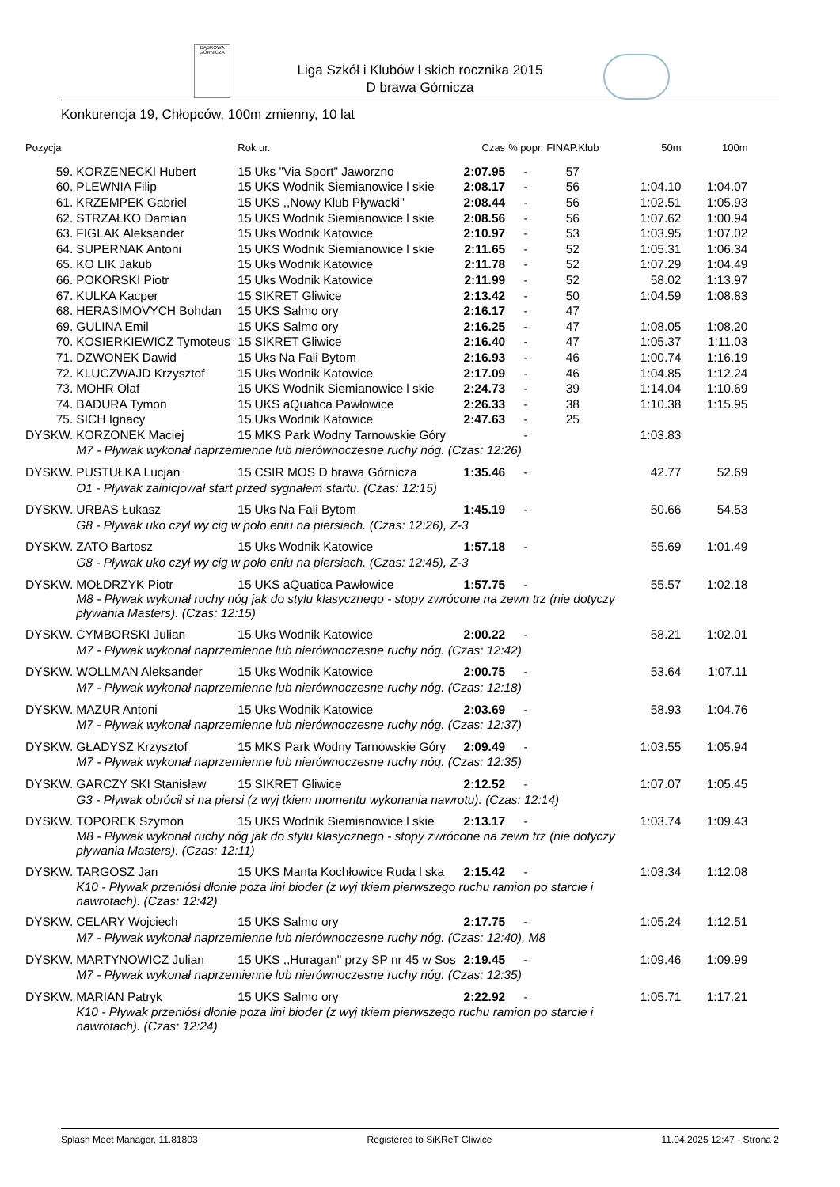DĄBROWA GÓRNICZA
Liga Szkół i Klubów l skich rocznika 2015
D brawa Górnicza
Konkurencja 19, Chłopców, 100m zmienny, 10 lat
| Pozycja | | Rok ur. | | Czas | % popr. | FINAP.Klub | 50m | 100m |
| --- | --- | --- | --- | --- | --- | --- | --- | --- |
| 59. | KORZENECKI Hubert | 15 | Uks "Via Sport" Jaworzno | 2:07.95 | - | 57 | | |
| 60. | PLEWNIA Filip | 15 | UKS Wodnik Siemianowice l skie | 2:08.17 | - | 56 | 1:04.10 | 1:04.07 |
| 61. | KRZEMPEK Gabriel | 15 | UKS ,,Nowy Klub Pływacki'' | 2:08.44 | - | 56 | 1:02.51 | 1:05.93 |
| 62. | STRZAŁKO Damian | 15 | UKS Wodnik Siemianowice l skie | 2:08.56 | - | 56 | 1:07.62 | 1:00.94 |
| 63. | FIGLAK Aleksander | 15 | Uks Wodnik Katowice | 2:10.97 | - | 53 | 1:03.95 | 1:07.02 |
| 64. | SUPERNAK Antoni | 15 | UKS Wodnik Siemianowice l skie | 2:11.65 | - | 52 | 1:05.31 | 1:06.34 |
| 65. | KO LIK Jakub | 15 | Uks Wodnik Katowice | 2:11.78 | - | 52 | 1:07.29 | 1:04.49 |
| 66. | POKORSKI Piotr | 15 | Uks Wodnik Katowice | 2:11.99 | - | 52 | 58.02 | 1:13.97 |
| 67. | KULKA Kacper | 15 | SIKRET Gliwice | 2:13.42 | - | 50 | 1:04.59 | 1:08.83 |
| 68. | HERASIMOVYCH Bohdan | 15 | UKS Salmo ory | 2:16.17 | - | 47 | | |
| 69. | GULINA Emil | 15 | UKS Salmo ory | 2:16.25 | - | 47 | 1:08.05 | 1:08.20 |
| 70. | KOSIERKIEWICZ Tymoteus | 15 | SIKRET Gliwice | 2:16.40 | - | 47 | 1:05.37 | 1:11.03 |
| 71. | DZWONEK Dawid | 15 | Uks Na Fali Bytom | 2:16.93 | - | 46 | 1:00.74 | 1:16.19 |
| 72. | KLUCZWAJD Krzysztof | 15 | Uks Wodnik Katowice | 2:17.09 | - | 46 | 1:04.85 | 1:12.24 |
| 73. | MOHR Olaf | 15 | UKS Wodnik Siemianowice l skie | 2:24.73 | - | 39 | 1:14.04 | 1:10.69 |
| 74. | BADURA Tymon | 15 | UKS aQuatica Pawłowice | 2:26.33 | - | 38 | 1:10.38 | 1:15.95 |
| 75. | SICH Ignacy | 15 | Uks Wodnik Katowice | 2:47.63 | - | 25 | | |
| DYSKW. | KORZONEK Maciej | 15 | MKS Park Wodny Tarnowskie Góry | | - | | 1:03.83 | |
| | M7 - Pływak wykonał naprzemienne lub nierównoczesne ruchy nóg. (Czas: 12:26) | | | | | | | |
| DYSKW. | PUSTUŁKA Lucjan | 15 | CSIR MOS D brawa Górnicza | 1:35.46 | - | | 42.77 | 52.69 |
| | O1 - Pływak zainicjował start przed sygnałem startu. (Czas: 12:15) | | | | | | | |
| DYSKW. | URBAS Łukasz | 15 | Uks Na Fali Bytom | 1:45.19 | - | | 50.66 | 54.53 |
| | G8 - Pływak uko czył wy cig w poło eniu na piersiach. (Czas: 12:26), Z-3 | | | | | | | |
| DYSKW. | ZATO Bartosz | 15 | Uks Wodnik Katowice | 1:57.18 | - | | 55.69 | 1:01.49 |
| | G8 - Pływak uko czył wy cig w poło eniu na piersiach. (Czas: 12:45), Z-3 | | | | | | | |
| DYSKW. | MOŁDRZYK Piotr | 15 | UKS aQuatica Pawłowice | 1:57.75 | - | | 55.57 | 1:02.18 |
| | M8 - Pływak wykonał ruchy nóg jak do stylu klasycznego - stopy zwrócone na zewn trz (nie dotyczy pływania Masters). (Czas: 12:15) | | | | | | | |
| DYSKW. | CYMBORSKI Julian | 15 | Uks Wodnik Katowice | 2:00.22 | - | | 58.21 | 1:02.01 |
| | M7 - Pływak wykonał naprzemienne lub nierównoczesne ruchy nóg. (Czas: 12:42) | | | | | | | |
| DYSKW. | WOLLMAN Aleksander | 15 | Uks Wodnik Katowice | 2:00.75 | - | | 53.64 | 1:07.11 |
| | M7 - Pływak wykonał naprzemienne lub nierównoczesne ruchy nóg. (Czas: 12:18) | | | | | | | |
| DYSKW. | MAZUR Antoni | 15 | Uks Wodnik Katowice | 2:03.69 | - | | 58.93 | 1:04.76 |
| | M7 - Pływak wykonał naprzemienne lub nierównoczesne ruchy nóg. (Czas: 12:37) | | | | | | | |
| DYSKW. | GŁADYSZ Krzysztof | 15 | MKS Park Wodny Tarnowskie Góry | 2:09.49 | - | | 1:03.55 | 1:05.94 |
| | M7 - Pływak wykonał naprzemienne lub nierównoczesne ruchy nóg. (Czas: 12:35) | | | | | | | |
| DYSKW. | GARCZY SKI Stanisław | 15 | SIKRET Gliwice | 2:12.52 | - | | 1:07.07 | 1:05.45 |
| | G3 - Pływak obrócił si na piersi (z wyj tkiem momentu wykonania nawrotu). (Czas: 12:14) | | | | | | | |
| DYSKW. | TOPOREK Szymon | 15 | UKS Wodnik Siemianowice l skie | 2:13.17 | - | | 1:03.74 | 1:09.43 |
| | M8 - Pływak wykonał ruchy nóg jak do stylu klasycznego - stopy zwrócone na zewn trz (nie dotyczy pływania Masters). (Czas: 12:11) | | | | | | | |
| DYSKW. | TARGOSZ Jan | 15 | UKS Manta Kochłowice Ruda l ska | 2:15.42 | - | | 1:03.34 | 1:12.08 |
| | K10 - Pływak przeniósł dłonie poza lini bioder (z wyj tkiem pierwszego ruchu ramion po starcie i nawrotach). (Czas: 12:42) | | | | | | | |
| DYSKW. | CELARY Wojciech | 15 | UKS Salmo ory | 2:17.75 | - | | 1:05.24 | 1:12.51 |
| | M7 - Pływak wykonał naprzemienne lub nierównoczesne ruchy nóg. (Czas: 12:40), M8 | | | | | | | |
| DYSKW. | MARTYNOWICZ Julian | 15 | UKS ,,Huragan" przy SP nr 45 w Sos | 2:19.45 | - | | 1:09.46 | 1:09.99 |
| | M7 - Pływak wykonał naprzemienne lub nierównoczesne ruchy nóg. (Czas: 12:35) | | | | | | | |
| DYSKW. | MARIAN Patryk | 15 | UKS Salmo ory | 2:22.92 | - | | 1:05.71 | 1:17.21 |
| | K10 - Pływak przeniósł dłonie poza lini bioder (z wyj tkiem pierwszego ruchu ramion po starcie i nawrotach). (Czas: 12:24) | | | | | | | |
Splash Meet Manager, 11.81803 Registered to SiKReT Gliwice 11.04.2025 12:47 - Strona 2